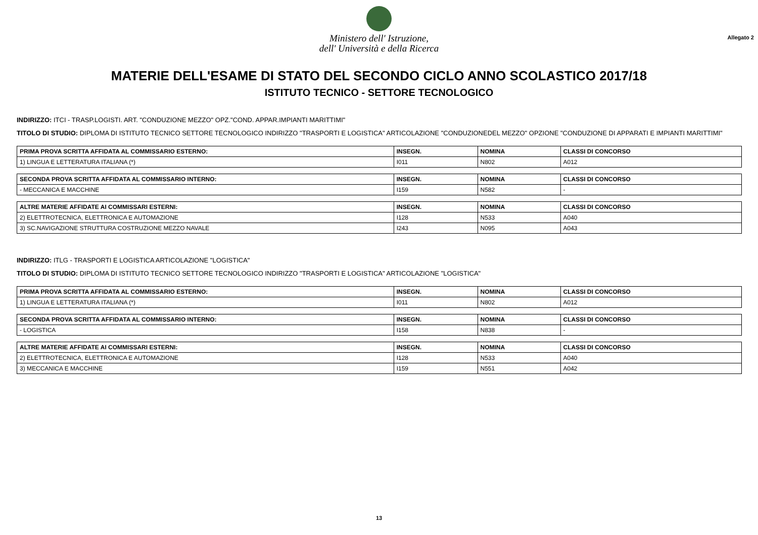Ministero dell' Istruzione,
dell' Università e della Ricerca
Allegato 2
MATERIE DELL'ESAME DI STATO DEL SECONDO CICLO ANNO SCOLASTICO 2017/18
ISTITUTO TECNICO - SETTORE TECNOLOGICO
INDIRIZZO: ITCI - TRASP.LOGISTI. ART. "CONDUZIONE MEZZO" OPZ."COND. APPAR.IMPIANTI MARITTIMI"
TITOLO DI STUDIO: DIPLOMA DI ISTITUTO TECNICO SETTORE TECNOLOGICO INDIRIZZO "TRASPORTI E LOGISTICA" ARTICOLAZIONE "CONDUZIONEDEL MEZZO" OPZIONE "CONDUZIONE DI APPARATI E IMPIANTI MARITTIMI"
| PRIMA PROVA SCRITTA AFFIDATA AL COMMISSARIO ESTERNO: | INSEGN. | NOMINA | CLASSI DI CONCORSO |
| --- | --- | --- | --- |
| 1) LINGUA E LETTERATURA ITALIANA (*) | I011 | N802 | A012 |
| SECONDA PROVA SCRITTA AFFIDATA AL COMMISSARIO INTERNO: | INSEGN. | NOMINA | CLASSI DI CONCORSO |
| --- | --- | --- | --- |
| - MECCANICA E MACCHINE | I159 | N582 | - |
| ALTRE MATERIE AFFIDATE AI COMMISSARI ESTERNI: | INSEGN. | NOMINA | CLASSI DI CONCORSO |
| --- | --- | --- | --- |
| 2) ELETTROTECNICA, ELETTRONICA E AUTOMAZIONE | I128 | N533 | A040 |
| 3) SC.NAVIGAZIONE STRUTTURA COSTRUZIONE MEZZO NAVALE | I243 | N095 | A043 |
INDIRIZZO: ITLG - TRASPORTI E LOGISTICA ARTICOLAZIONE "LOGISTICA"
TITOLO DI STUDIO: DIPLOMA DI ISTITUTO TECNICO SETTORE TECNOLOGICO INDIRIZZO "TRASPORTI E LOGISTICA" ARTICOLAZIONE "LOGISTICA"
| PRIMA PROVA SCRITTA AFFIDATA AL COMMISSARIO ESTERNO: | INSEGN. | NOMINA | CLASSI DI CONCORSO |
| --- | --- | --- | --- |
| 1) LINGUA E LETTERATURA ITALIANA (*) | I011 | N802 | A012 |
| SECONDA PROVA SCRITTA AFFIDATA AL COMMISSARIO INTERNO: | INSEGN. | NOMINA | CLASSI DI CONCORSO |
| --- | --- | --- | --- |
| - LOGISTICA | I158 | N838 | - |
| ALTRE MATERIE AFFIDATE AI COMMISSARI ESTERNI: | INSEGN. | NOMINA | CLASSI DI CONCORSO |
| --- | --- | --- | --- |
| 2) ELETTROTECNICA, ELETTRONICA E AUTOMAZIONE | I128 | N533 | A040 |
| 3) MECCANICA E MACCHINE | I159 | N551 | A042 |
13